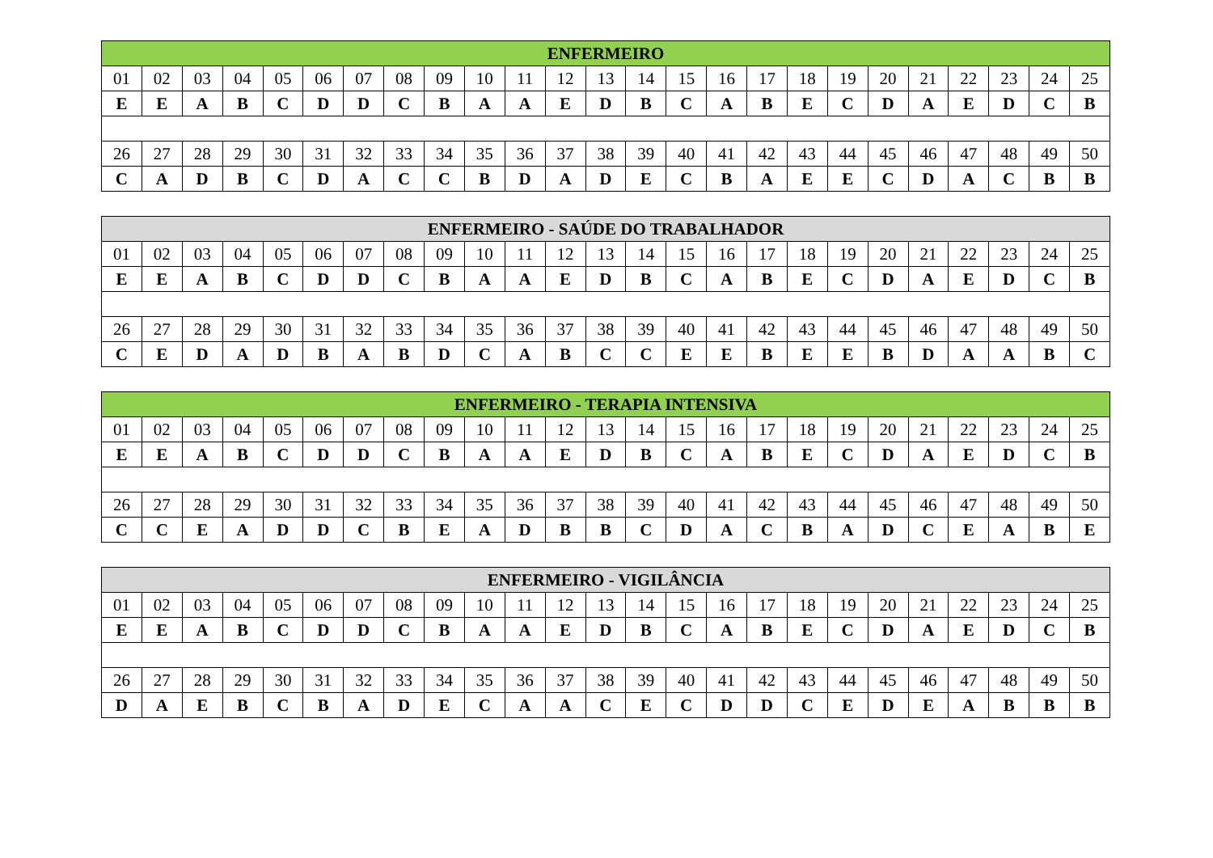| ENFERMEIRO | | | | | | | | | | | | | | | | | | | | | | | | |
| --- | --- | --- | --- | --- | --- | --- | --- | --- | --- | --- | --- | --- | --- | --- | --- | --- | --- | --- | --- | --- | --- | --- | --- | --- |
| 01 | 02 | 03 | 04 | 05 | 06 | 07 | 08 | 09 | 10 | 11 | 12 | 13 | 14 | 15 | 16 | 17 | 18 | 19 | 20 | 21 | 22 | 23 | 24 | 25 |
| E | E | A | B | C | D | D | C | B | A | A | E | D | B | C | A | B | E | C | D | A | E | D | C | B |
| 26 | 27 | 28 | 29 | 30 | 31 | 32 | 33 | 34 | 35 | 36 | 37 | 38 | 39 | 40 | 41 | 42 | 43 | 44 | 45 | 46 | 47 | 48 | 49 | 50 |
| C | A | D | B | C | D | A | C | C | B | D | A | D | E | C | B | A | E | E | C | D | A | C | B | B |
| ENFERMEIRO - SAÚDE DO TRABALHADOR | | | | | | | | | | | | | | | | | | | | | | | | |
| --- | --- | --- | --- | --- | --- | --- | --- | --- | --- | --- | --- | --- | --- | --- | --- | --- | --- | --- | --- | --- | --- | --- | --- | --- |
| 01 | 02 | 03 | 04 | 05 | 06 | 07 | 08 | 09 | 10 | 11 | 12 | 13 | 14 | 15 | 16 | 17 | 18 | 19 | 20 | 21 | 22 | 23 | 24 | 25 |
| E | E | A | B | C | D | D | C | B | A | A | E | D | B | C | A | B | E | C | D | A | E | D | C | B |
| 26 | 27 | 28 | 29 | 30 | 31 | 32 | 33 | 34 | 35 | 36 | 37 | 38 | 39 | 40 | 41 | 42 | 43 | 44 | 45 | 46 | 47 | 48 | 49 | 50 |
| C | E | D | A | D | B | A | B | D | C | A | B | C | C | E | E | B | E | E | B | D | A | A | B | C |
| ENFERMEIRO - TERAPIA INTENSIVA | | | | | | | | | | | | | | | | | | | | | | | | |
| --- | --- | --- | --- | --- | --- | --- | --- | --- | --- | --- | --- | --- | --- | --- | --- | --- | --- | --- | --- | --- | --- | --- | --- | --- |
| 01 | 02 | 03 | 04 | 05 | 06 | 07 | 08 | 09 | 10 | 11 | 12 | 13 | 14 | 15 | 16 | 17 | 18 | 19 | 20 | 21 | 22 | 23 | 24 | 25 |
| E | E | A | B | C | D | D | C | B | A | A | E | D | B | C | A | B | E | C | D | A | E | D | C | B |
| 26 | 27 | 28 | 29 | 30 | 31 | 32 | 33 | 34 | 35 | 36 | 37 | 38 | 39 | 40 | 41 | 42 | 43 | 44 | 45 | 46 | 47 | 48 | 49 | 50 |
| C | C | E | A | D | D | C | B | E | A | D | B | B | C | D | A | C | B | A | D | C | E | A | B | E |
| ENFERMEIRO - VIGILÂNCIA | | | | | | | | | | | | | | | | | | | | | | | | |
| --- | --- | --- | --- | --- | --- | --- | --- | --- | --- | --- | --- | --- | --- | --- | --- | --- | --- | --- | --- | --- | --- | --- | --- | --- |
| 01 | 02 | 03 | 04 | 05 | 06 | 07 | 08 | 09 | 10 | 11 | 12 | 13 | 14 | 15 | 16 | 17 | 18 | 19 | 20 | 21 | 22 | 23 | 24 | 25 |
| E | E | A | B | C | D | D | C | B | A | A | E | D | B | C | A | B | E | C | D | A | E | D | C | B |
| 26 | 27 | 28 | 29 | 30 | 31 | 32 | 33 | 34 | 35 | 36 | 37 | 38 | 39 | 40 | 41 | 42 | 43 | 44 | 45 | 46 | 47 | 48 | 49 | 50 |
| D | A | E | B | C | B | A | D | E | C | A | A | C | E | C | D | D | C | E | D | E | A | B | B | B |